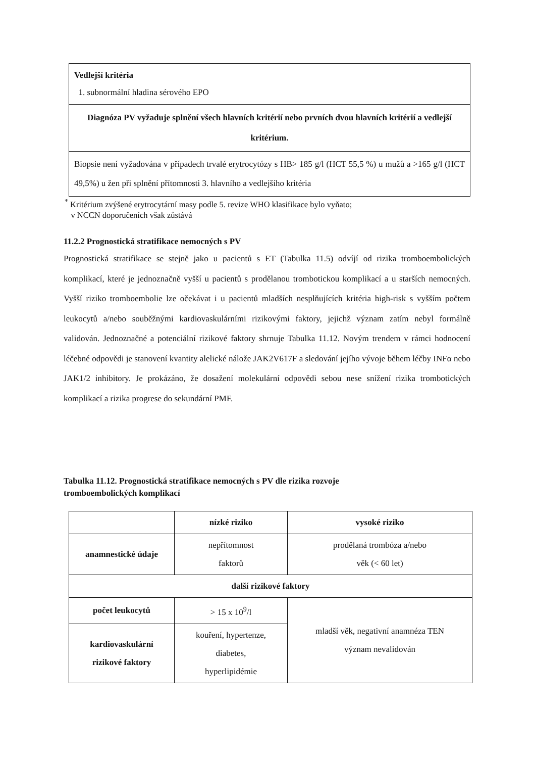| Vedlejší kritéria 1. subnormální hladina sérového EPO |
| Diagnóza PV vyžaduje splnění všech hlavních kritérií nebo prvních dvou hlavních kritérií a vedlejší kritérium. |
| Biopsie není vyžadována v případech trvalé erytrocytózy s HB> 185 g/l (HCT 55,5 %) u mužů a >165 g/l (HCT 49,5%) u žen při splnění přítomnosti 3. hlavního a vedlejšího kritéria |
<sup>*</sup> Kritérium zvýšené erytrocytární masy podle 5. revize WHO klasifikace bylo vyňato;
v NCCN doporučeních však zůstává
11.2.2 Prognostická stratifikace nemocných s PV
Prognostická stratifikace se stejně jako u pacientů s ET (Tabulka 11.5) odvíjí od rizika tromboembolických komplikací, které je jednoznačně vyšší u pacientů s prodělanou trombotickou komplikací a u starších nemocných. Vyšší riziko tromboembolie lze očekávat i u pacientů mladších nesplňujících kritéria high-risk s vyšším počtem leukocytů a/nebo souběžnými kardiovaskulárními rizikovými faktory, jejichž význam zatím nebyl formálně validován. Jednoznačné a potenciální rizikové faktory shrnuje Tabulka 11.12. Novým trendem v rámci hodnocení léčebné odpovědi je stanovení kvantity alelické nálože JAK2V617F a sledování jejího vývoje během léčby INFα nebo JAK1/2 inhibitory. Je prokázáno, že dosažení molekulární odpovědi sebou nese snížení rizika trombotických komplikací a rizika progrese do sekundární PMF.
Tabulka 11.12. Prognostická stratifikace nemocných s PV dle rizika rozvoje
tromboembolických komplikací
| | nízké riziko | vysoké riziko |
| --- | --- | --- |
| anamnestické údaje | nepřítomnost faktorů | prodělaná trombóza a/nebo věk (< 60 let) |
| další rizikové faktory | | |
| počet leukocytů | > 15 x 10<sup>9</sup>/l | mladší věk, negativní anamnéza TEN význam nevalidován |
| kardiovaskulární rizikové faktory | kouření, hypertenze, diabetes, hyperlipidémie | |